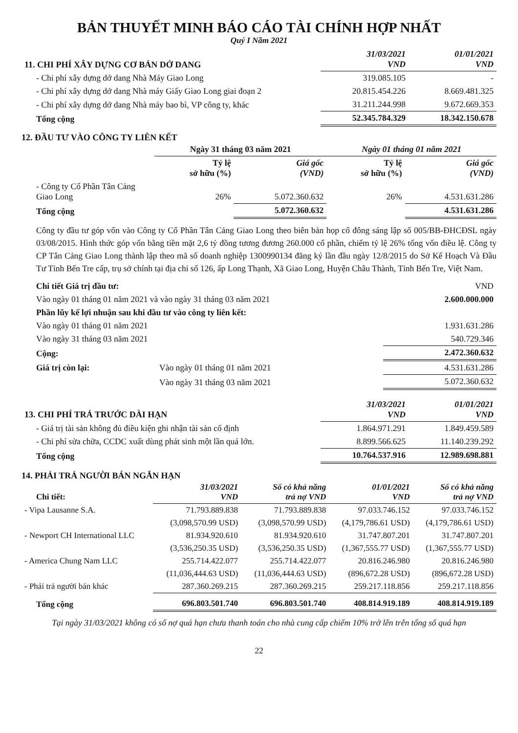BẢN THUYẾT MINH BÁO CÁO TÀI CHÍNH HỢP NHẤT
Quý I Năm 2021
| 11. CHI PHÍ XÂY DỰNG CƠ BẢN DỞ DANG | 31/03/2021 VND | 01/01/2021 VND |
| - Chi phí xây dựng dở dang Nhà Máy Giao Long | 319.085.105 | - |
| - Chi phí xây dựng dở dang Nhà máy Giấy Giao Long giai đoạn 2 | 20.815.454.226 | 8.669.481.325 |
| - Chi phí xây dựng dở dang Nhà máy bao bì, VP công ty, khác | 31.211.244.998 | 9.672.669.353 |
| Tổng cộng | 52.345.784.329 | 18.342.150.678 |
12. ĐẦU TƯ VÀO CÔNG TY LIÊN KẾT
| | Ngày 31 tháng 03 năm 2021 | | Ngày 01 tháng 01 năm 2021 | |
| | Tỷ lệ sở hữu (%) | Giá gốc (VND) | Tỷ lệ sở hữu (%) | Giá gốc (VND) |
| - Công ty Cổ Phần Tân Cảng Giao Long | 26% | 5.072.360.632 | 26% | 4.531.631.286 |
| Tổng cộng | | 5.072.360.632 | | 4.531.631.286 |
Công ty đầu tư góp vốn vào Công ty Cổ Phần Tân Cảng Giao Long theo biên bản họp cổ đông sáng lập số 005/BB-ĐHCĐSL ngày 03/08/2015. Hình thức góp vốn bằng tiền mặt 2,6 tỷ đồng tương đương 260.000 cổ phần, chiếm tỷ lệ 26% tổng vốn điều lệ. Công ty CP Tân Cảng Giao Long thành lập theo mã số doanh nghiệp 1300990134 đăng ký lần đầu ngày 12/8/2015 do Sở Kế Hoạch Và Đầu Tư Tỉnh Bến Tre cấp, trụ sở chính tại địa chỉ số 126, ấp Long Thạnh, Xã Giao Long, Huyện Châu Thành, Tỉnh Bến Tre, Việt Nam.
| Chi tiết Giá trị đầu tư: | | VND |
| Vào ngày 01 tháng 01 năm 2021 và vào ngày 31 tháng 03 năm 2021 | | 2.600.000.000 |
| Phần lũy kế lợi nhuận sau khi đầu tư vào công ty liên kết: | | |
| Vào ngày 01 tháng 01 năm 2021 | | 1.931.631.286 |
| Vào ngày 31 tháng 03 năm 2021 | | 540.729.346 |
| Cộng: | | 2.472.360.632 |
| Giá trị còn lại: | Vào ngày 01 tháng 01 năm 2021 | 4.531.631.286 |
| | Vào ngày 31 tháng 03 năm 2021 | 5.072.360.632 |
| 13. CHI PHÍ TRẢ TRƯỚC DÀI HẠN | 31/03/2021 VND | 01/01/2021 VND |
| - Giá trị tài sản không đủ điều kiện ghi nhận tài sản cố định | 1.864.971.291 | 1.849.459.589 |
| - Chi phí sửa chữa, CCDC xuất dùng phát sinh một lần quá lớn. | 8.899.566.625 | 11.140.239.292 |
| Tổng cộng | 10.764.537.916 | 12.989.698.881 |
14. PHẢI TRẢ NGƯỜI BÁN NGẮN HẠN
| Chi tiết: | 31/03/2021 VND | Số có khả năng trả nợ VND | 01/01/2021 VND | Số có khả năng trả nợ VND |
| - Vipa Lausanne S.A. | 71.793.889.838 | 71.793.889.838 | 97.033.746.152 | 97.033.746.152 |
| | (3,098,570.99 USD) | (3,098,570.99 USD) | (4,179,786.61 USD) | (4,179,786.61 USD) |
| - Newport CH International LLC | 81.934.920.610 | 81.934.920.610 | 31.747.807.201 | 31.747.807.201 |
| | (3,536,250.35 USD) | (3,536,250.35 USD) | (1,367,555.77 USD) | (1,367,555.77 USD) |
| - America Chung Nam LLC | 255.714.422.077 | 255.714.422.077 | 20.816.246.980 | 20.816.246.980 |
| | (11,036,444.63 USD) | (11,036,444.63 USD) | (896,672.28 USD) | (896,672.28 USD) |
| - Phải trả người bán khác | 287.360.269.215 | 287.360.269.215 | 259.217.118.856 | 259.217.118.856 |
| Tổng cộng | 696.803.501.740 | 696.803.501.740 | 408.814.919.189 | 408.814.919.189 |
Tại ngày 31/03/2021 không có số nợ quá hạn chưa thanh toán cho nhà cung cấp chiếm 10% trở lên trên tổng số quá hạn
22